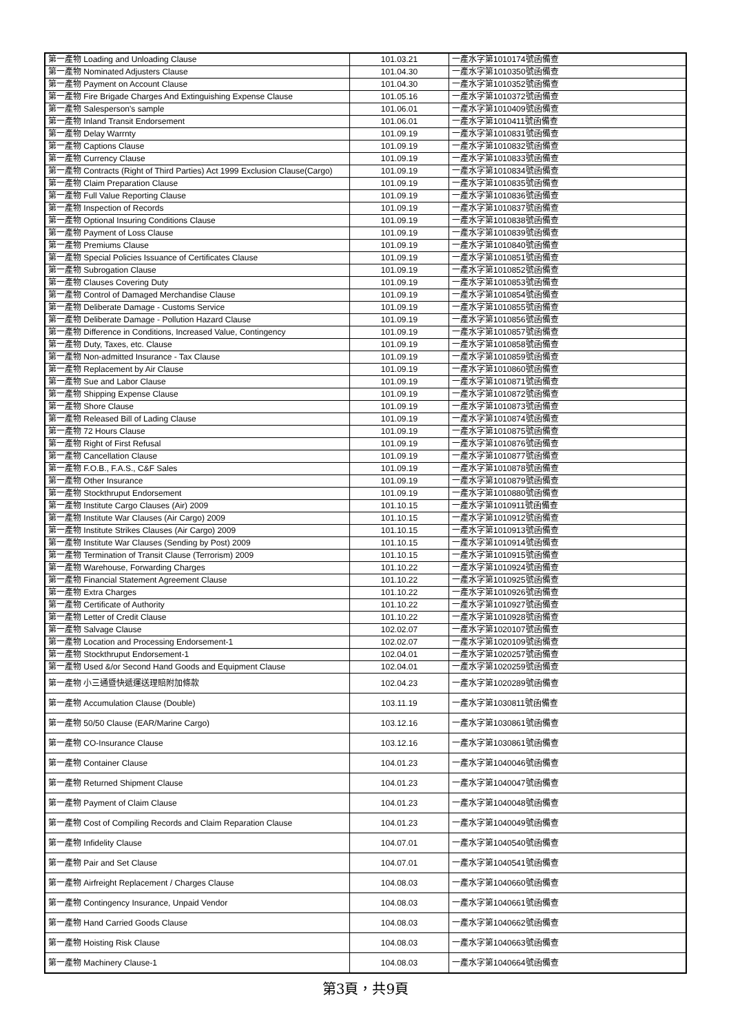| 第一產物 Loading and Unloading Clause | 101.03.21 | 一產水字第1010174號函備查 |
| 第一產物 Nominated Adjusters Clause | 101.04.30 | 一產水字第1010350號函備查 |
| 第一產物 Payment on Account Clause | 101.04.30 | 一產水字第1010352號函備查 |
| 第一產物 Fire Brigade Charges And Extinguishing Expense Clause | 101.05.16 | 一產水字第1010372號函備查 |
| 第一產物 Salesperson's sample | 101.06.01 | 一產水字第1010409號函備查 |
| 第一產物 Inland Transit Endorsement | 101.06.01 | 一產水字第1010411號函備查 |
| 第一產物 Delay Warrnty | 101.09.19 | 一產水字第1010831號函備查 |
| 第一產物 Captions Clause | 101.09.19 | 一產水字第1010832號函備查 |
| 第一產物 Currency Clause | 101.09.19 | 一產水字第1010833號函備查 |
| 第一產物 Contracts (Right of Third Parties) Act 1999 Exclusion Clause(Cargo) | 101.09.19 | 一產水字第1010834號函備查 |
| 第一產物 Claim Preparation Clause | 101.09.19 | 一產水字第1010835號函備查 |
| 第一產物 Full Value Reporting Clause | 101.09.19 | 一產水字第1010836號函備查 |
| 第一產物 Inspection of Records | 101.09.19 | 一產水字第1010837號函備查 |
| 第一產物 Optional Insuring Conditions Clause | 101.09.19 | 一產水字第1010838號函備查 |
| 第一產物 Payment of Loss Clause | 101.09.19 | 一產水字第1010839號函備查 |
| 第一產物 Premiums Clause | 101.09.19 | 一產水字第1010840號函備查 |
| 第一產物 Special Policies Issuance of Certificates Clause | 101.09.19 | 一產水字第1010851號函備查 |
| 第一產物 Subrogation Clause | 101.09.19 | 一產水字第1010852號函備查 |
| 第一產物 Clauses Covering Duty | 101.09.19 | 一產水字第1010853號函備查 |
| 第一產物 Control of Damaged Merchandise Clause | 101.09.19 | 一產水字第1010854號函備查 |
| 第一產物 Deliberate Damage - Customs Service | 101.09.19 | 一產水字第1010855號函備查 |
| 第一產物 Deliberate Damage - Pollution Hazard Clause | 101.09.19 | 一產水字第1010856號函備查 |
| 第一產物 Difference in Conditions, Increased Value, Contingency | 101.09.19 | 一產水字第1010857號函備查 |
| 第一產物 Duty, Taxes, etc. Clause | 101.09.19 | 一產水字第1010858號函備查 |
| 第一產物 Non-admitted Insurance - Tax Clause | 101.09.19 | 一產水字第1010859號函備查 |
| 第一產物 Replacement by Air Clause | 101.09.19 | 一產水字第1010860號函備查 |
| 第一產物 Sue and Labor Clause | 101.09.19 | 一產水字第1010871號函備查 |
| 第一產物 Shipping Expense Clause | 101.09.19 | 一產水字第1010872號函備查 |
| 第一產物 Shore Clause | 101.09.19 | 一產水字第1010873號函備查 |
| 第一產物 Released Bill of Lading Clause | 101.09.19 | 一產水字第1010874號函備查 |
| 第一產物 72 Hours Clause | 101.09.19 | 一產水字第1010875號函備查 |
| 第一產物 Right of First Refusal | 101.09.19 | 一產水字第1010876號函備查 |
| 第一產物 Cancellation Clause | 101.09.19 | 一產水字第1010877號函備查 |
| 第一產物 F.O.B., F.A.S., C&F Sales | 101.09.19 | 一產水字第1010878號函備查 |
| 第一產物 Other Insurance | 101.09.19 | 一產水字第1010879號函備查 |
| 第一產物 Stockthruput Endorsement | 101.09.19 | 一產水字第1010880號函備查 |
| 第一產物 Institute Cargo Clauses (Air) 2009 | 101.10.15 | 一產水字第1010911號函備查 |
| 第一產物 Institute War Clauses (Air Cargo) 2009 | 101.10.15 | 一產水字第1010912號函備查 |
| 第一產物 Institute Strikes Clauses (Air Cargo) 2009 | 101.10.15 | 一產水字第1010913號函備查 |
| 第一產物 Institute War Clauses (Sending by Post) 2009 | 101.10.15 | 一產水字第1010914號函備查 |
| 第一產物 Termination of Transit Clause (Terrorism) 2009 | 101.10.15 | 一產水字第1010915號函備查 |
| 第一產物 Warehouse, Forwarding Charges | 101.10.22 | 一產水字第1010924號函備查 |
| 第一產物 Financial Statement Agreement Clause | 101.10.22 | 一產水字第1010925號函備查 |
| 第一產物 Extra Charges | 101.10.22 | 一產水字第1010926號函備查 |
| 第一產物 Certificate of Authority | 101.10.22 | 一產水字第1010927號函備查 |
| 第一產物 Letter of Credit Clause | 101.10.22 | 一產水字第1010928號函備查 |
| 第一產物 Salvage Clause | 102.02.07 | 一產水字第1020107號函備查 |
| 第一產物 Location and Processing Endorsement-1 | 102.02.07 | 一產水字第1020109號函備查 |
| 第一產物 Stockthruput Endorsement-1 | 102.04.01 | 一產水字第1020257號函備查 |
| 第一產物 Used &/or Second Hand Goods and Equipment Clause | 102.04.01 | 一產水字第1020259號函備查 |
| 第一產物 小三通暨快遞運送理賠附加條款 | 102.04.23 | 一產水字第1020289號函備查 |
| 第一產物 Accumulation Clause (Double) | 103.11.19 | 一產水字第1030811號函備查 |
| 第一產物 50/50 Clause (EAR/Marine Cargo) | 103.12.16 | 一產水字第1030861號函備查 |
| 第一產物 CO-Insurance Clause | 103.12.16 | 一產水字第1030861號函備查 |
| 第一產物 Container Clause | 104.01.23 | 一產水字第1040046號函備查 |
| 第一產物 Returned Shipment Clause | 104.01.23 | 一產水字第1040047號函備查 |
| 第一產物 Payment of Claim Clause | 104.01.23 | 一產水字第1040048號函備查 |
| 第一產物 Cost of Compiling Records and Claim Reparation Clause | 104.01.23 | 一產水字第1040049號函備查 |
| 第一產物 Infidelity Clause | 104.07.01 | 一產水字第1040540號函備查 |
| 第一產物 Pair and Set Clause | 104.07.01 | 一產水字第1040541號函備查 |
| 第一產物 Airfreight Replacement / Charges Clause | 104.08.03 | 一產水字第1040660號函備查 |
| 第一產物 Contingency Insurance, Unpaid Vendor | 104.08.03 | 一產水字第1040661號函備查 |
| 第一產物 Hand Carried Goods Clause | 104.08.03 | 一產水字第1040662號函備查 |
| 第一產物 Hoisting Risk Clause | 104.08.03 | 一產水字第1040663號函備查 |
| 第一產物 Machinery Clause-1 | 104.08.03 | 一產水字第1040664號函備查 |
第3頁，共9頁